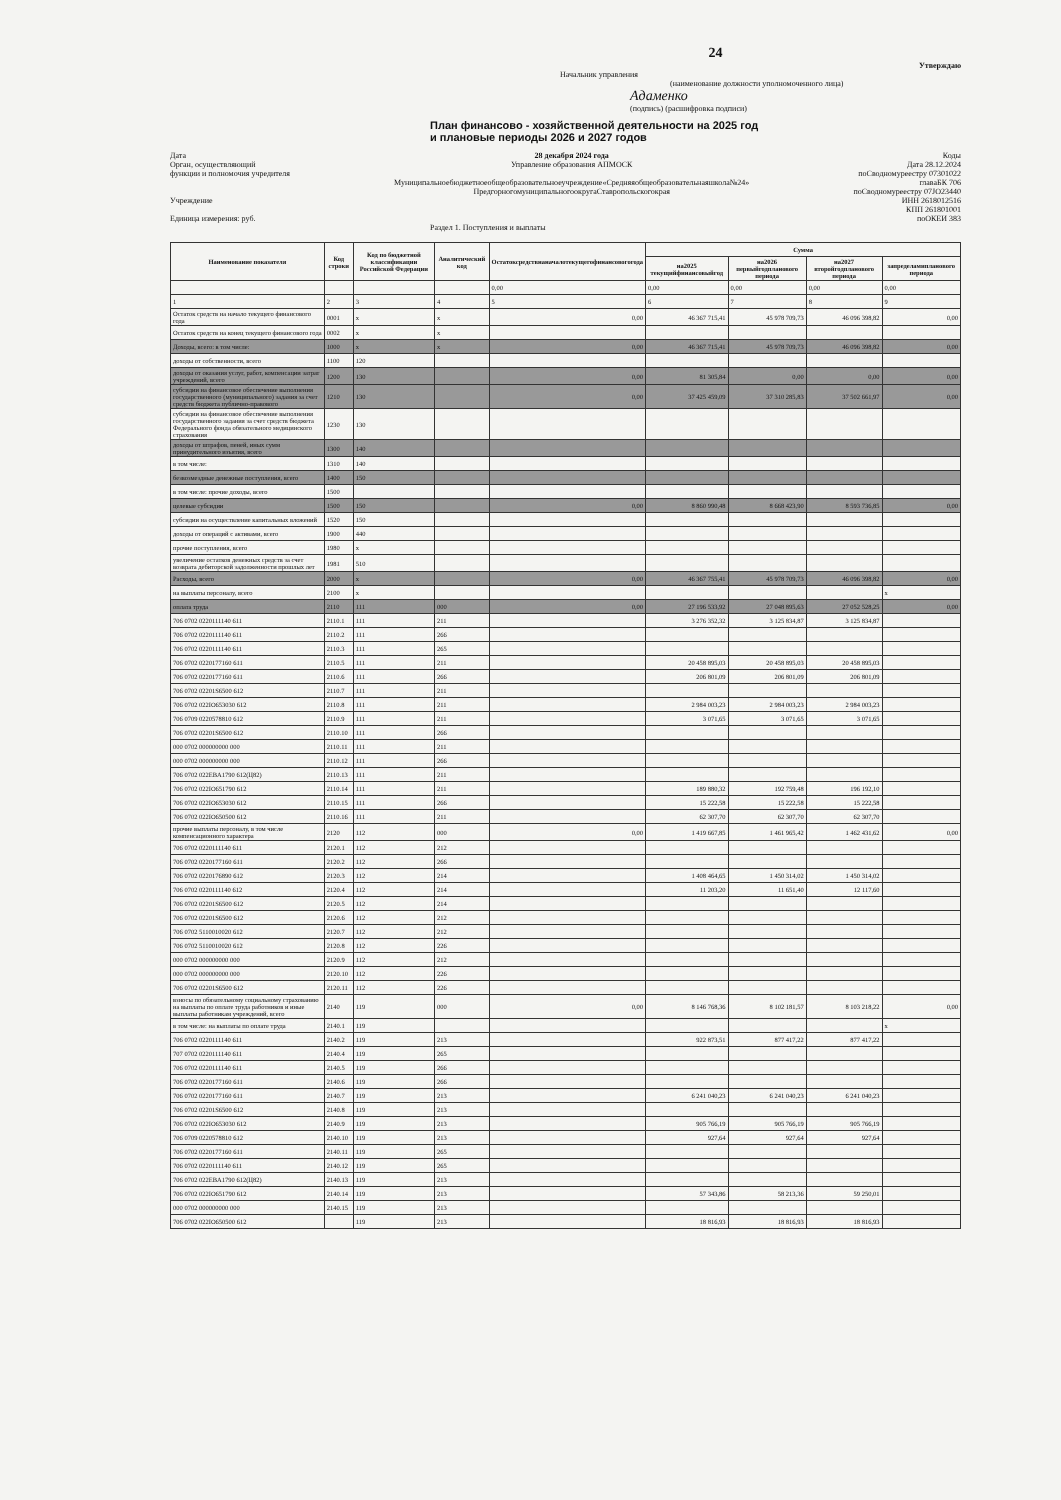24
Утверждаю
Начальник управления
(наименование должности уполномоченного лица)
Адаменко
(подпись) (расшифровка подписи)
План финансово - хозяйственной деятельности на 2025 год
и плановые периоды 2026 и 2027 годов
Дата
Орган, осуществляющий
функции и полномочия учредителя
Учреждение
Единица измерения: руб.
28 декабря 2024 года
Управление образования АПМОСК
Муниципальноебюджетноеобщеобразовательноеучреждение«Средняяобщеобразовательнаяшкола№24»
ПредгорногомуниципальногоокругаСтавропольскогокрая
Коды
Дата 28.12.2024
поСводномуреестру 07301022
главаБК 706
поСводномуреестру 07JO23440
ИНН 2618012516
КПП 261801001
поОКЕИ 383
Раздел 1. Поступления и выплаты
| Наименование показателя | Код строки | Код по бюджетной классификации Российской Федерации | Аналитический код | Остатоксредствнаначалотекущегофинансовогогода | Сумма | | | |
| --- | --- | --- | --- | --- | --- | --- | --- | --- |
| | | | | | на2025 текущийфинансовыйгод | на2026 первыйгодпланового периода | на2027 второйгодпланового периода | запределамипланового периода |
| | | | | 0,00 | 0,00 | 0,00 | 0,00 | 0,00 |
| 1 | 2 | 3 | 4 | 5 | 6 | 7 | 8 | 9 |
| Остаток средств на начало текущего финансового года | 0001 | x | x | 0,00 | 46 367 715,41 | 45 978 709,73 | 46 096 398,82 | 0,00 |
| Остаток средств на конец текущего финансового года | 0002 | x | x | | | | | |
| Доходы, всего: в том числе: | 1000 | x | x | 0,00 | 46 367 715,41 | 45 978 709,73 | 46 096 398,82 | 0,00 |
| доходы от собственности, всего | 1100 | 120 | | | | | | |
| доходы от оказания услуг, работ, компенсации затрат учреждений, всего | 1200 | 130 | | 0,00 | 81 305,84 | 0,00 | 0,00 | 0,00 |
| субсидии на финансовое обеспечение выполнения государственного (муниципального) задания за счет средств бюджета публично-правового | 1210 | 130 | | 0,00 | 37 425 459,09 | 37 310 285,83 | 37 502 661,97 | 0,00 |
| субсидии на финансовое обеспечение выполнения государственного задания за счет средств бюджета Федерального фонда обязательного медицинского страхования | 1230 | 130 | | | | | | |
| доходы от штрафов, пеней, иных сумм принудительного изъятия, всего | 1300 | 140 | | | | | | |
| в том числе: | 1310 | 140 | | | | | | |
| безвозмездные денежные поступления, всего | 1400 | 150 | | | | | | |
| в том числе: прочие доходы, всего | 1500 | | | | | | | |
| целевые субсидии | 1500 | 150 | | 0,00 | 8 860 990,48 | 8 668 423,90 | 8 593 736,85 | 0,00 |
| субсидии на осуществление капитальных вложений | 1520 | 150 | | | | | | |
| доходы от операций с активами, всего | 1900 | 440 | | | | | | |
| прочие поступления, всего | 1980 | x | | | | | | |
| увеличение остатков денежных средств за счет возврата дебиторской задолженности прошлых лет | 1981 | 510 | | | | | | |
| Расходы, всего | 2000 | x | | 0,00 | 46 367 755,41 | 45 978 709,73 | 46 096 398,82 | 0,00 |
| на выплаты персоналу, всего | 2100 | x | | | | | | x |
| оплата труда | 2110 | 111 | 000 | 0,00 | 27 196 533,92 | 27 048 895,63 | 27 052 528,25 | 0,00 |
| 706 0702 0220111140 611 | 2110.1 | 111 | 211 | | 3 276 352,32 | 3 125 834,87 | 3 125 834,87 | |
| 706 0702 0220111140 611 | 2110.2 | 111 | 266 | | | | | |
| 706 0702 0220111140 611 | 2110.3 | 111 | 265 | | | | | |
| 706 0702 0220177160 611 | 2110.5 | 111 | 211 | | 20 458 895,03 | 20 458 895,03 | 20 458 895,03 | |
| 706 0702 0220177160 611 | 2110.6 | 111 | 266 | | 206 801,09 | 206 801,09 | 206 801,09 | |
| 706 0702 02201S6500 612 | 2110.7 | 111 | 211 | | | | | |
| 706 0702 022IO653030 612 | 2110.8 | 111 | 211 | | 2 984 003,23 | 2 984 003,23 | 2 984 003,23 | |
| 706 0709 0220578810 612 | 2110.9 | 111 | 211 | | 3 071,65 | 3 071,65 | 3 071,65 | |
| 706 0702 02201S6500 612 | 2110.10 | 111 | 266 | | | | | |
| 000 0702 000000000 000 | 2110.11 | 111 | 211 | | | | | |
| 000 0702 000000000 000 | 2110.12 | 111 | 266 | | | | | |
| 706 0702 022EBA1790 612(Ц82) | 2110.13 | 111 | 211 | | | | | |
| 706 0702 022IO651790 612 | 2110.14 | 111 | 211 | | 189 880,32 | 192 759,48 | 196 192,10 | |
| 706 0702 022IO653030 612 | 2110.15 | 111 | 266 | | 15 222,58 | 15 222,58 | 15 222,58 | |
| 706 0702 022IO650500 612 | 2110.16 | 111 | 211 | | 62 307,70 | 62 307,70 | 62 307,70 | |
| прочие выплаты персоналу, в том числе компенсационного характера | 2120 | 112 | 000 | 0,00 | 1 419 667,85 | 1 461 965,42 | 1 462 431,62 | 0,00 |
| 706 0702 0220111140 611 | 2120.1 | 112 | 212 | | | | | |
| 706 0702 0220177160 611 | 2120.2 | 112 | 266 | | | | | |
| 706 0702 0220176890 612 | 2120.3 | 112 | 214 | | 1 408 464,65 | 1 450 314,02 | 1 450 314,02 | |
| 706 0702 0220111140 612 | 2120.4 | 112 | 214 | | 11 203,20 | 11 651,40 | 12 117,60 | |
| 706 0702 02201S6500 612 | 2120.5 | 112 | 214 | | | | | |
| 706 0702 02201S6500 612 | 2120.6 | 112 | 212 | | | | | |
| 706 0702 5110010020 612 | 2120.7 | 112 | 212 | | | | | |
| 706 0702 5110010020 612 | 2120.8 | 112 | 226 | | | | | |
| 000 0702 000000000 000 | 2120.9 | 112 | 212 | | | | | |
| 000 0702 000000000 000 | 2120.10 | 112 | 226 | | | | | |
| 706 0702 02201S6500 612 | 2120.11 | 112 | 226 | | | | | |
| взносы по обязательному социальному страхованию на выплаты по оплате труда работников и иные выплаты работникам учреждений, всего | 2140 | 119 | 000 | 0,00 | 8 146 768,36 | 8 102 181,57 | 8 103 218,22 | 0,00 |
| в том числе: на выплаты по оплате труда | 2140.1 | 119 | | | | | | x |
| 706 0702 0220111140 611 | 2140.2 | 119 | 213 | | 922 873,51 | 877 417,22 | 877 417,22 | |
| 707 0702 0220111140 611 | 2140.4 | 119 | 265 | | | | | |
| 706 0702 0220111140 611 | 2140.5 | 119 | 266 | | | | | |
| 706 0702 0220177160 611 | 2140.6 | 119 | 266 | | | | | |
| 706 0702 0220177160 611 | 2140.7 | 119 | 213 | | 6 241 040,23 | 6 241 040,23 | 6 241 040,23 | |
| 706 0702 02201S6500 612 | 2140.8 | 119 | 213 | | | | | |
| 706 0702 022IO653030 612 | 2140.9 | 119 | 213 | | 905 766,19 | 905 766,19 | 905 766,19 | |
| 706 0709 0220578810 612 | 2140.10 | 119 | 213 | | 927,64 | 927,64 | 927,64 | |
| 706 0702 0220177160 611 | 2140.11 | 119 | 265 | | | | | |
| 706 0702 0220111140 611 | 2140.12 | 119 | 265 | | | | | |
| 706 0702 022EBA1790 612(Ц82) | 2140.13 | 119 | 213 | | | | | |
| 706 0702 022IO651790 612 | 2140.14 | 119 | 213 | | 57 343,86 | 58 213,36 | 59 250,01 | |
| 000 0702 000000000 000 | 2140.15 | 119 | 213 | | | | | |
| 706 0702 022IO650500 612 | | 119 | 213 | | 18 816,93 | 18 816,93 | 18 816,93 | |